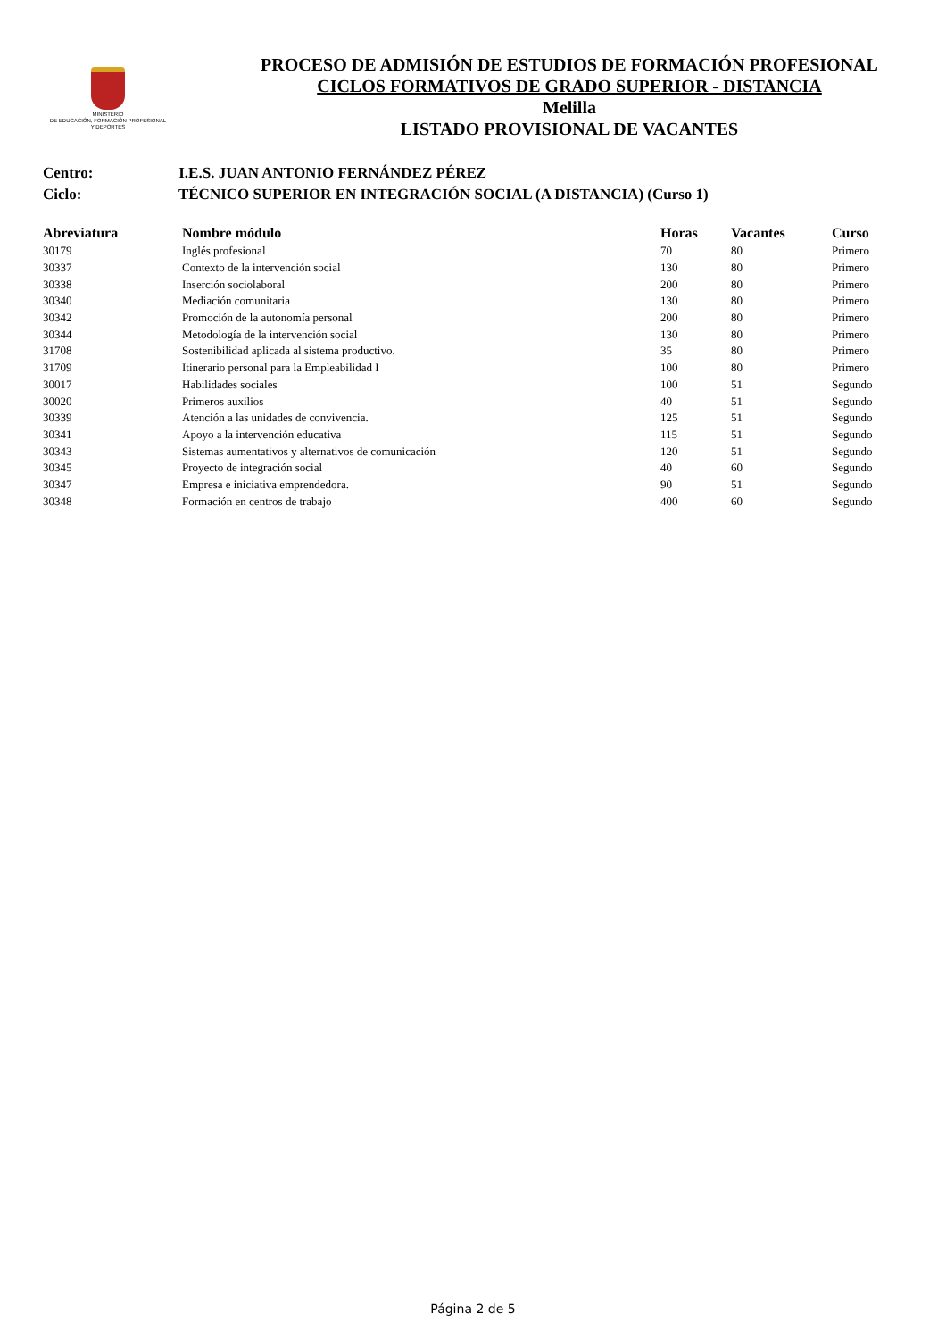MINISTERIO
DE EDUCACIÓN, FORMACIÓN PROFESIONAL
Y DEPORTES
PROCESO DE ADMISIÓN DE ESTUDIOS DE FORMACIÓN PROFESIONAL
CICLOS FORMATIVOS DE GRADO SUPERIOR - DISTANCIA
Melilla
LISTADO PROVISIONAL DE VACANTES
Centro: I.E.S. JUAN ANTONIO FERNÁNDEZ PÉREZ
Ciclo: TÉCNICO SUPERIOR EN INTEGRACIÓN SOCIAL (A DISTANCIA) (Curso 1)
| Abreviatura | Nombre módulo | Horas | Vacantes | Curso |
| --- | --- | --- | --- | --- |
| 30179 | Inglés profesional | 70 | 80 | Primero |
| 30337 | Contexto de la intervención social | 130 | 80 | Primero |
| 30338 | Inserción sociolaboral | 200 | 80 | Primero |
| 30340 | Mediación comunitaria | 130 | 80 | Primero |
| 30342 | Promoción de la autonomía personal | 200 | 80 | Primero |
| 30344 | Metodología de la intervención social | 130 | 80 | Primero |
| 31708 | Sostenibilidad aplicada al sistema productivo. | 35 | 80 | Primero |
| 31709 | Itinerario personal para la Empleabilidad I | 100 | 80 | Primero |
| 30017 | Habilidades sociales | 100 | 51 | Segundo |
| 30020 | Primeros auxilios | 40 | 51 | Segundo |
| 30339 | Atención a las unidades de convivencia. | 125 | 51 | Segundo |
| 30341 | Apoyo a la intervención educativa | 115 | 51 | Segundo |
| 30343 | Sistemas aumentativos y alternativos de comunicación | 120 | 51 | Segundo |
| 30345 | Proyecto de integración social | 40 | 60 | Segundo |
| 30347 | Empresa e iniciativa emprendedora. | 90 | 51 | Segundo |
| 30348 | Formación en centros de trabajo | 400 | 60 | Segundo |
Página 2 de 5